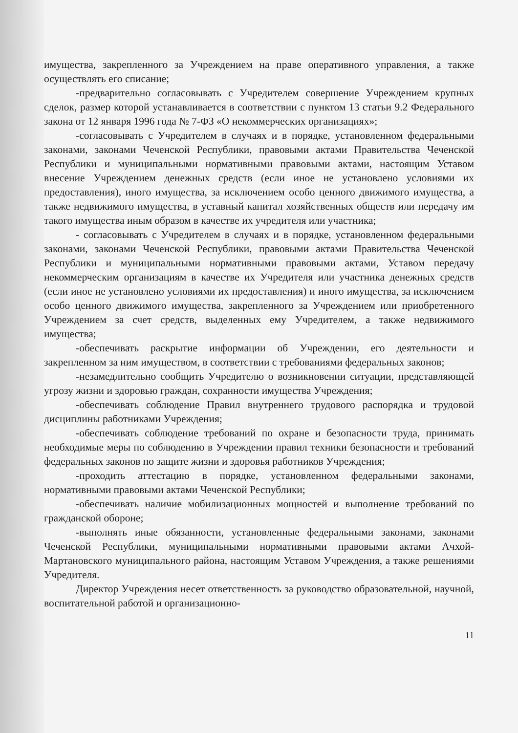имущества, закрепленного за Учреждением на праве оперативного управления, а также осуществлять его списание;
-предварительно согласовывать с Учредителем совершение Учреждением крупных сделок, размер которой устанавливается в соответствии с пунктом 13 статьи 9.2 Федерального закона от 12 января 1996 года № 7-ФЗ «О некоммерческих организациях»;
-согласовывать с Учредителем в случаях и в порядке, установленном федеральными законами, законами Чеченской Республики, правовыми актами Правительства Чеченской Республики и муниципальными нормативными правовыми актами, настоящим Уставом внесение Учреждением денежных средств (если иное не установлено условиями их предоставления), иного имущества, за исключением особо ценного движимого имущества, а также недвижимого имущества, в уставный капитал хозяйственных обществ или передачу им такого имущества иным образом в качестве их учредителя или участника;
- согласовывать с Учредителем в случаях и в порядке, установленном федеральными законами, законами Чеченской Республики, правовыми актами Правительства Чеченской Республики и муниципальными нормативными правовыми актами, Уставом передачу некоммерческим организациям в качестве их Учредителя или участника денежных средств (если иное не установлено условиями их предоставления) и иного имущества, за исключением особо ценного движимого имущества, закрепленного за Учреждением или приобретенного Учреждением за счет средств, выделенных ему Учредителем, а также недвижимого имущества;
-обеспечивать раскрытие информации об Учреждении, его деятельности и закрепленном за ним имуществом, в соответствии с требованиями федеральных законов;
-незамедлительно сообщить Учредителю о возникновении ситуации, представляющей угрозу жизни и здоровью граждан, сохранности имущества Учреждения;
-обеспечивать соблюдение Правил внутреннего трудового распорядка и трудовой дисциплины работниками Учреждения;
-обеспечивать соблюдение требований по охране и безопасности труда, принимать необходимые меры по соблюдению в Учреждении правил техники безопасности и требований федеральных законов по защите жизни и здоровья работников Учреждения;
-проходить аттестацию в порядке, установленном федеральными законами, нормативными правовыми актами Чеченской Республики;
-обеспечивать наличие мобилизационных мощностей и выполнение требований по гражданской обороне;
-выполнять иные обязанности, установленные федеральными законами, законами Чеченской Республики, муниципальными нормативными правовыми актами Ачхой-Мартановского муниципального района, настоящим Уставом Учреждения, а также решениями Учредителя.
Директор Учреждения несет ответственность за руководство образовательной, научной, воспитательной работой и организационно-
11